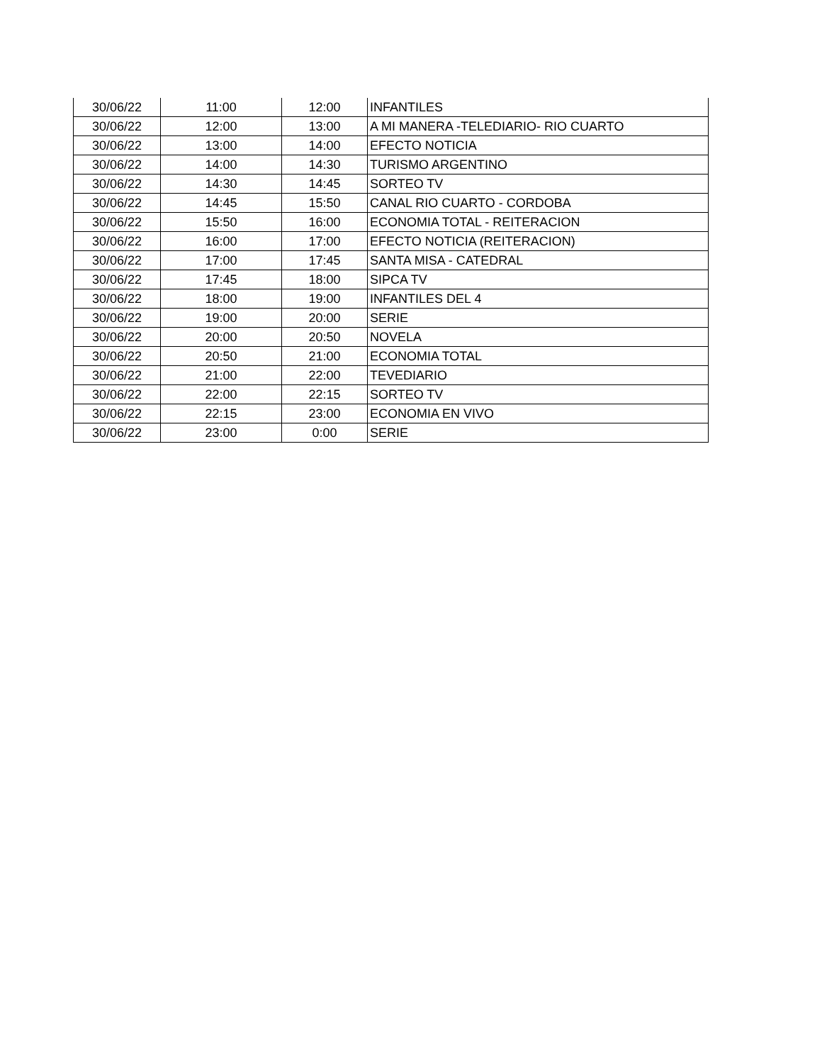| 30/06/22 | 11:00 | 12:00 | INFANTILES |
| 30/06/22 | 12:00 | 13:00 | A MI MANERA -TELEDIARIO- RIO CUARTO |
| 30/06/22 | 13:00 | 14:00 | EFECTO NOTICIA |
| 30/06/22 | 14:00 | 14:30 | TURISMO ARGENTINO |
| 30/06/22 | 14:30 | 14:45 | SORTEO TV |
| 30/06/22 | 14:45 | 15:50 | CANAL RIO CUARTO - CORDOBA |
| 30/06/22 | 15:50 | 16:00 | ECONOMIA TOTAL - REITERACION |
| 30/06/22 | 16:00 | 17:00 | EFECTO NOTICIA (REITERACION) |
| 30/06/22 | 17:00 | 17:45 | SANTA MISA - CATEDRAL |
| 30/06/22 | 17:45 | 18:00 | SIPCA TV |
| 30/06/22 | 18:00 | 19:00 | INFANTILES DEL 4 |
| 30/06/22 | 19:00 | 20:00 | SERIE |
| 30/06/22 | 20:00 | 20:50 | NOVELA |
| 30/06/22 | 20:50 | 21:00 | ECONOMIA TOTAL |
| 30/06/22 | 21:00 | 22:00 | TEVEDIARIO |
| 30/06/22 | 22:00 | 22:15 | SORTEO TV |
| 30/06/22 | 22:15 | 23:00 | ECONOMIA EN VIVO |
| 30/06/22 | 23:00 | 0:00 | SERIE |